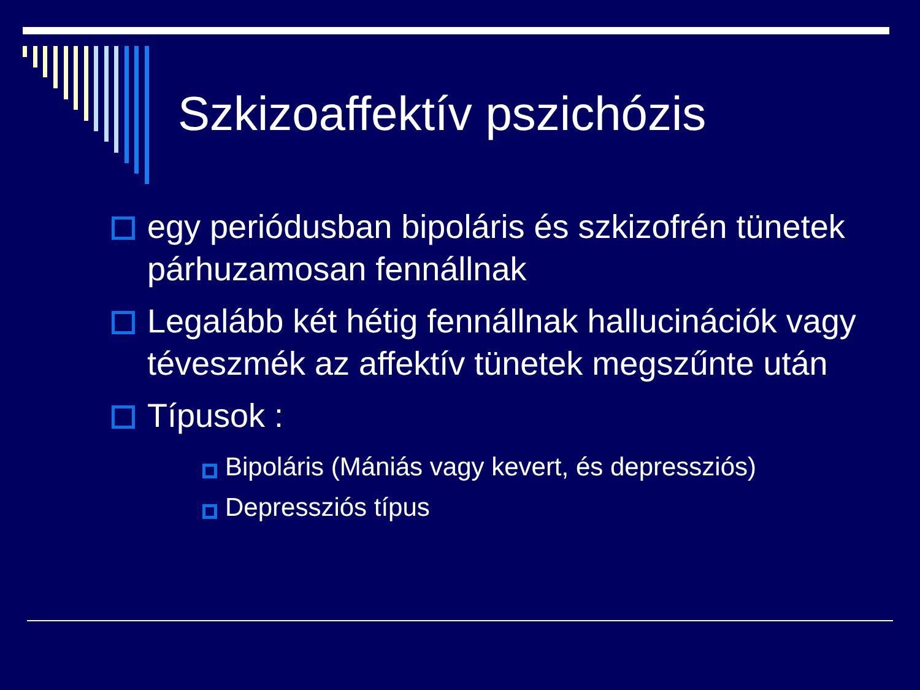Szkizoaffektív pszichózis
egy periódusban bipoláris és szkizofrén tünetek párhuzamosan fennállnak
Legalább két hétig fennállnak hallucinációk vagy téveszmék az affektív tünetek megszűnte után
Típusok :
Bipoláris (Mániás vagy kevert, és depressziós)
Depressziós típus